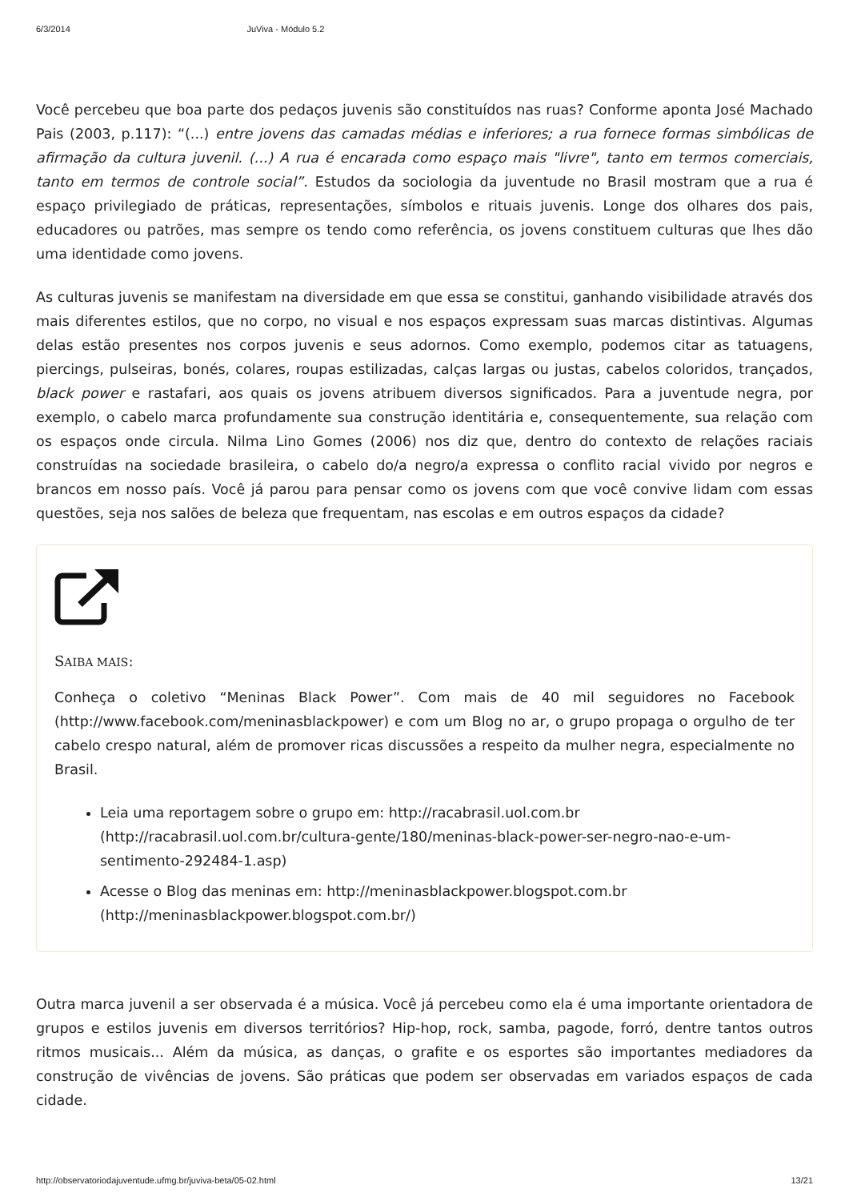6/3/2014 JuViva - Módulo 5.2
Você percebeu que boa parte dos pedaços juvenis são constituídos nas ruas? Conforme aponta José Machado Pais (2003, p.117): “(...) entre jovens das camadas médias e inferiores; a rua fornece formas simbólicas de afirmação da cultura juvenil. (...) A rua é encarada como espaço mais "livre", tanto em termos comerciais, tanto em termos de controle social”. Estudos da sociologia da juventude no Brasil mostram que a rua é espaço privilegiado de práticas, representações, símbolos e rituais juvenis. Longe dos olhares dos pais, educadores ou patrões, mas sempre os tendo como referência, os jovens constituem culturas que lhes dão uma identidade como jovens.
As culturas juvenis se manifestam na diversidade em que essa se constitui, ganhando visibilidade através dos mais diferentes estilos, que no corpo, no visual e nos espaços expressam suas marcas distintivas. Algumas delas estão presentes nos corpos juvenis e seus adornos. Como exemplo, podemos citar as tatuagens, piercings, pulseiras, bonés, colares, roupas estilizadas, calças largas ou justas, cabelos coloridos, trançados, black power e rastafari, aos quais os jovens atribuem diversos significados. Para a juventude negra, por exemplo, o cabelo marca profundamente sua construção identitária e, consequentemente, sua relação com os espaços onde circula. Nilma Lino Gomes (2006) nos diz que, dentro do contexto de relações raciais construídas na sociedade brasileira, o cabelo do/a negro/a expressa o conflito racial vivido por negros e brancos em nosso país. Você já parou para pensar como os jovens com que você convive lidam com essas questões, seja nos salões de beleza que frequentam, nas escolas e em outros espaços da cidade?
SAIBA MAIS:
Conheça o coletivo “Meninas Black Power”. Com mais de 40 mil seguidores no Facebook (http://www.facebook.com/meninasblackpower) e com um Blog no ar, o grupo propaga o orgulho de ter cabelo crespo natural, além de promover ricas discussões a respeito da mulher negra, especialmente no Brasil.
Leia uma reportagem sobre o grupo em: http://racabrasil.uol.com.br (http://racabrasil.uol.com.br/cultura-gente/180/meninas-black-power-ser-negro-nao-e-um-sentimento-292484-1.asp)
Acesse o Blog das meninas em: http://meninasblackpower.blogspot.com.br (http://meninasblackpower.blogspot.com.br/)
Outra marca juvenil a ser observada é a música. Você já percebeu como ela é uma importante orientadora de grupos e estilos juvenis em diversos territórios? Hip-hop, rock, samba, pagode, forró, dentre tantos outros ritmos musicais... Além da música, as danças, o grafite e os esportes são importantes mediadores da construção de vivências de jovens. São práticas que podem ser observadas em variados espaços de cada cidade.
http://observatoriodajuventude.ufmg.br/juviva-beta/05-02.html 13/21